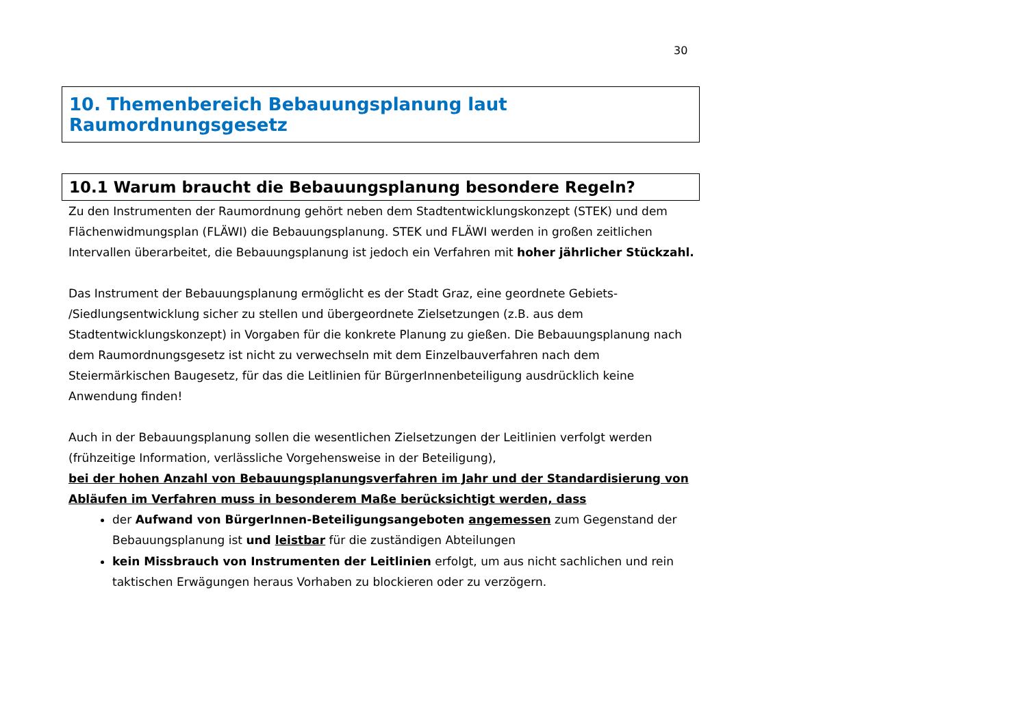30
10. Themenbereich Bebauungsplanung laut Raumordnungsgesetz
10.1 Warum braucht die Bebauungsplanung besondere Regeln?
Zu den Instrumenten der Raumordnung gehört neben dem Stadtentwicklungskonzept (STEK) und dem Flächenwidmungsplan (FLÄWI) die Bebauungsplanung. STEK und FLÄWI werden in großen zeitlichen Intervallen überarbeitet, die Bebauungsplanung ist jedoch ein Verfahren mit hoher jährlicher Stückzahl.
Das Instrument der Bebauungsplanung ermöglicht es der Stadt Graz, eine geordnete Gebiets- /Siedlungsentwicklung sicher zu stellen und übergeordnete Zielsetzungen (z.B. aus dem Stadtentwicklungskonzept) in Vorgaben für die konkrete Planung zu gießen. Die Bebauungsplanung nach dem Raumordnungsgesetz ist nicht zu verwechseln mit dem Einzelbauverfahren nach dem Steiermärkischen Baugesetz, für das die Leitlinien für BürgerInnenbeteiligung ausdrücklich keine Anwendung finden!
Auch in der Bebauungsplanung sollen die wesentlichen Zielsetzungen der Leitlinien verfolgt werden (frühzeitige Information, verlässliche Vorgehensweise in der Beteiligung),
bei der hohen Anzahl von Bebauungsplanungsverfahren im Jahr und der Standardisierung von Abläufen im Verfahren muss in besonderem Maße berücksichtigt werden, dass
der Aufwand von BürgerInnen-Beteiligungsangeboten angemessen zum Gegenstand der Bebauungsplanung ist und leistbar für die zuständigen Abteilungen
kein Missbrauch von Instrumenten der Leitlinien erfolgt, um aus nicht sachlichen und rein taktischen Erwägungen heraus Vorhaben zu blockieren oder zu verzögern.